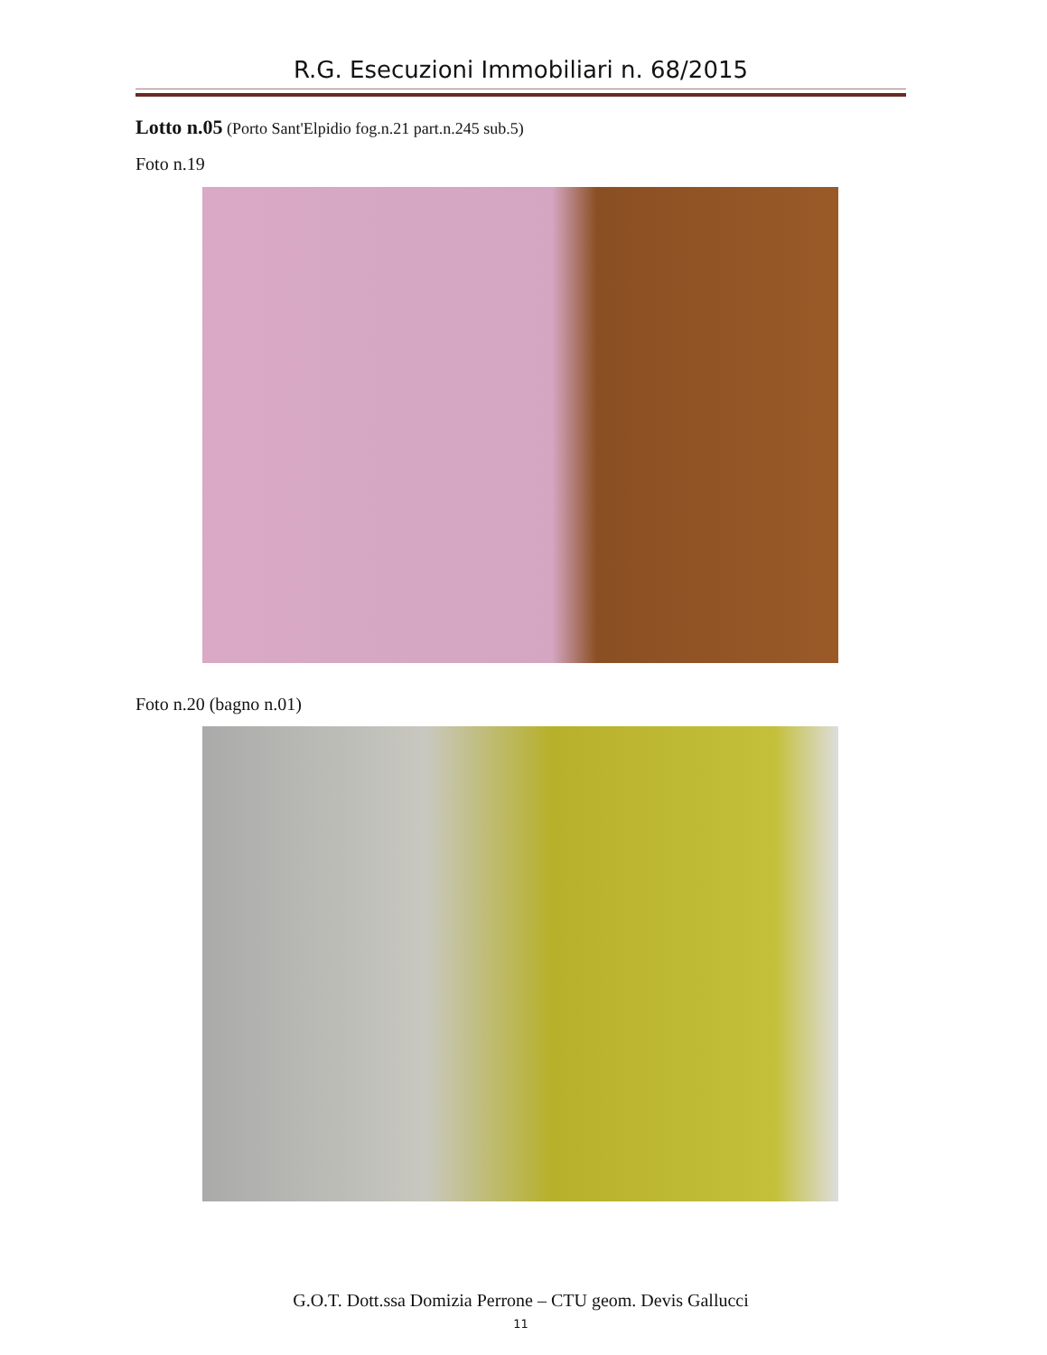R.G. Esecuzioni Immobiliari n. 68/2015
Lotto n.05 (Porto Sant'Elpidio fog.n.21 part.n.245 sub.5)
Foto n.19
Foto n.20 (bagno n.01)
G.O.T. Dott.ssa Domizia Perrone – CTU geom. Devis Gallucci
11